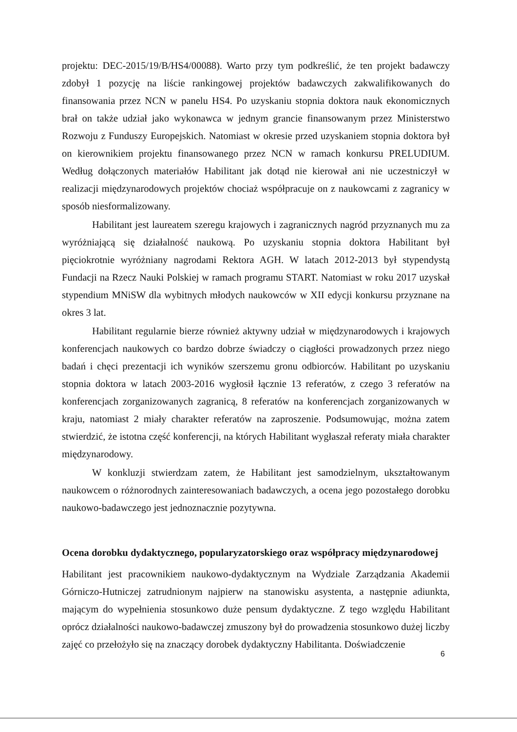projektu: DEC-2015/19/B/HS4/00088). Warto przy tym podkreślić, że ten projekt badawczy zdobył 1 pozycję na liście rankingowej projektów badawczych zakwalifikowanych do finansowania przez NCN w panelu HS4. Po uzyskaniu stopnia doktora nauk ekonomicznych brał on także udział jako wykonawca w jednym grancie finansowanym przez Ministerstwo Rozwoju z Funduszy Europejskich. Natomiast w okresie przed uzyskaniem stopnia doktora był on kierownikiem projektu finansowanego przez NCN w ramach konkursu PRELUDIUM. Według dołączonych materiałów Habilitant jak dotąd nie kierował ani nie uczestniczył w realizacji międzynarodowych projektów chociaż współpracuje on z naukowcami z zagranicy w sposób niesformalizowany.
Habilitant jest laureatem szeregu krajowych i zagranicznych nagród przyznanych mu za wyróżniającą się działalność naukową. Po uzyskaniu stopnia doktora Habilitant był pięciokrotnie wyróżniany nagrodami Rektora AGH. W latach 2012-2013 był stypendystą Fundacji na Rzecz Nauki Polskiej w ramach programu START. Natomiast w roku 2017 uzyskał stypendium MNiSW dla wybitnych młodych naukowców w XII edycji konkursu przyznane na okres 3 lat.
Habilitant regularnie bierze również aktywny udział w międzynarodowych i krajowych konferencjach naukowych co bardzo dobrze świadczy o ciągłości prowadzonych przez niego badań i chęci prezentacji ich wyników szerszemu gronu odbiorców. Habilitant po uzyskaniu stopnia doktora w latach 2003-2016 wygłosił łącznie 13 referatów, z czego 3 referatów na konferencjach zorganizowanych zagranicą, 8 referatów na konferencjach zorganizowanych w kraju, natomiast 2 miały charakter referatów na zaproszenie. Podsumowując, można zatem stwierdzić, że istotna część konferencji, na których Habilitant wygłaszał referaty miała charakter międzynarodowy.
W konkluzji stwierdzam zatem, że Habilitant jest samodzielnym, ukształtowanym naukowcem o różnorodnych zainteresowaniach badawczych, a ocena jego pozostałego dorobku naukowo-badawczego jest jednoznacznie pozytywna.
Ocena dorobku dydaktycznego, popularyzatorskiego oraz współpracy międzynarodowej
Habilitant jest pracownikiem naukowo-dydaktycznym na Wydziale Zarządzania Akademii Górniczo-Hutniczej zatrudnionym najpierw na stanowisku asystenta, a następnie adiunkta, mającym do wypełnienia stosunkowo duże pensum dydaktyczne. Z tego względu Habilitant oprócz działalności naukowo-badawczej zmuszony był do prowadzenia stosunkowo dużej liczby zajęć co przełożyło się na znaczący dorobek dydaktyczny Habilitanta. Doświadczenie
6